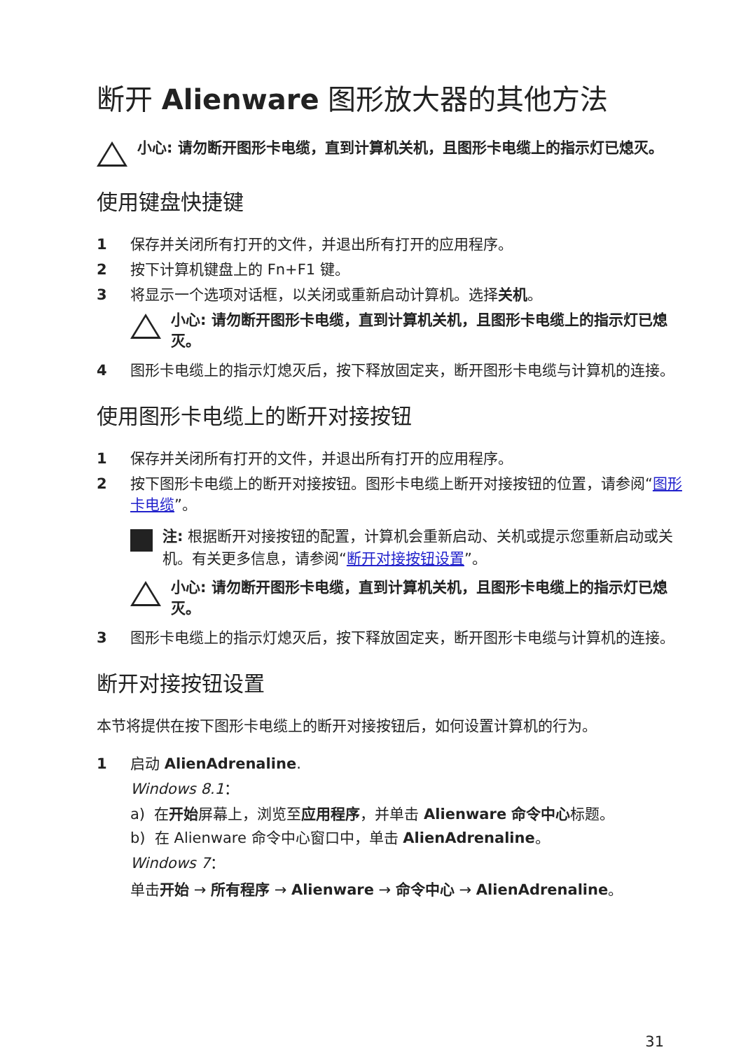断开 Alienware 图形放大器的其他方法
小心: 请勿断开图形卡电缆，直到计算机关机，且图形卡电缆上的指示灯已熄灭。
使用键盘快捷键
1 保存并关闭所有打开的文件，并退出所有打开的应用程序。
2 按下计算机键盘上的 Fn+F1 键。
3 将显示一个选项对话框，以关闭或重新启动计算机。选择关机。
小心: 请勿断开图形卡电缆，直到计算机关机，且图形卡电缆上的指示灯已熄灭。
4 图形卡电缆上的指示灯熄灭后，按下释放固定夹，断开图形卡电缆与计算机的连接。
使用图形卡电缆上的断开对接按钮
1 保存并关闭所有打开的文件，并退出所有打开的应用程序。
2 按下图形卡电缆上的断开对接按钮。图形卡电缆上断开对接按钮的位置，请参阅“图形卡电缆”。
注: 根据断开对接按钮的配置，计算机会重新启动、关机或提示您重新启动或关机。有关更多信息，请参阅“断开对接按钮设置”。
小心: 请勿断开图形卡电缆，直到计算机关机，且图形卡电缆上的指示灯已熄灭。
3 图形卡电缆上的指示灯熄灭后，按下释放固定夹，断开图形卡电缆与计算机的连接。
断开对接按钮设置
本节将提供在按下图形卡电缆上的断开对接按钮后，如何设置计算机的行为。
1 启动 AlienAdrenaline.
Windows 8.1：
a) 在开始屏幕上，浏览至应用程序，并单击 Alienware 命令中心标题。
b) 在 Alienware 命令中心窗口中，单击 AlienAdrenaline。
Windows 7：
单击开始 → 所有程序 → Alienware → 命令中心 → AlienAdrenaline。
31